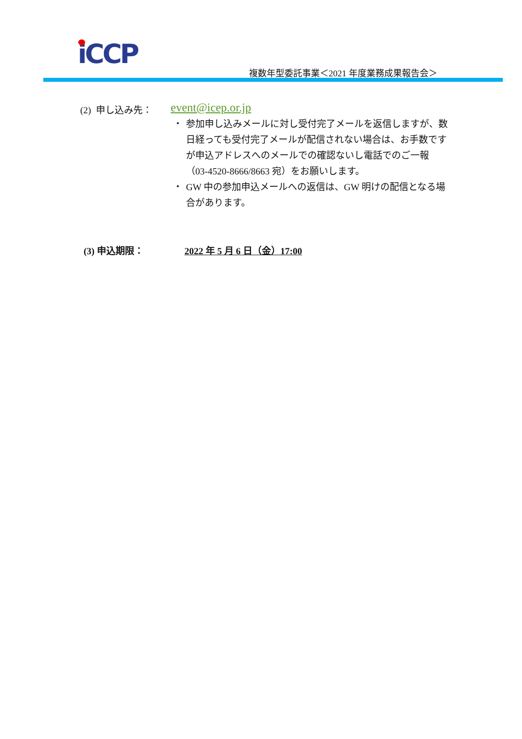iCCP
複数年型委託事業＜2021 年度業務成果報告会＞
(2) 申し込み先： event@icep.or.jp
・ 参加申し込みメールに対し受付完了メールを返信しますが、数日経っても受付完了メールが配信されない場合は、お手数ですが申込アドレスへのメールでの確認ないし電話でのご一報（03-4520-8666/8663 宛）をお願いします。
・ GW 中の参加申込メールへの返信は、GW 明けの配信となる場合があります。
(3) 申込期限： 2022 年 5 月 6 日（金）17:00